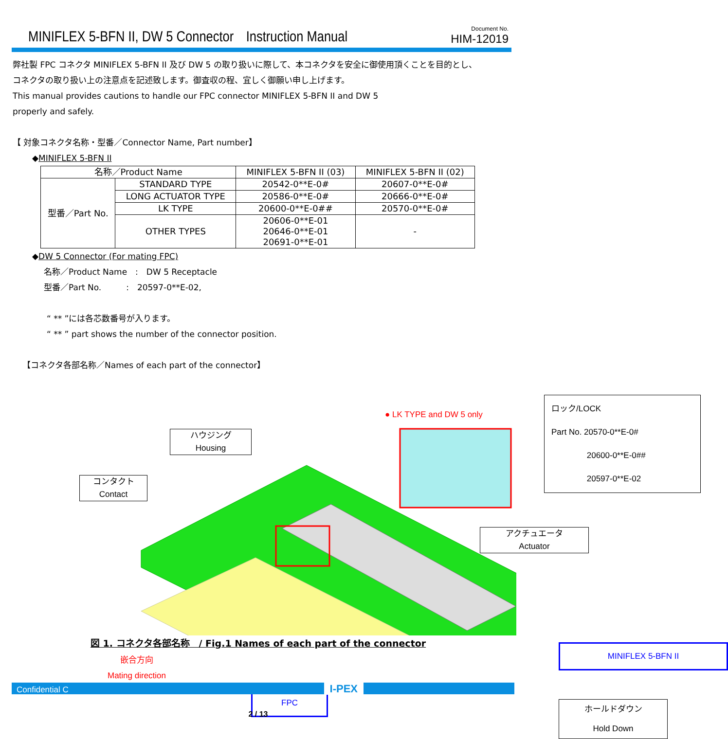MINIFLEX 5-BFN II, DW 5 Connector　Instruction Manual
Document No.
HIM-12019
弊社製 FPC コネクタ MINIFLEX 5-BFN II 及び DW 5 の取り扱いに際して、本コネクタを安全に御使用頂くことを目的とし、
コネクタの取り扱い上の注意点を記述致します。御査収の程、宜しく御願い申し上げます。
This manual provides cautions to handle our FPC connector MINIFLEX 5-BFN II and DW 5
properly and safely.
【 対象コネクタ名称・型番／Connector Name, Part number】
◆MINIFLEX 5-BFN II
| 名称／Product Name | | MINIFLEX 5-BFN II (03) | MINIFLEX 5-BFN II (02) |
| 型番／Part No. | STANDARD TYPE | 20542-0**E-0# | 20607-0**E-0# |
| | LONG ACTUATOR TYPE | 20586-0**E-0# | 20666-0**E-0# |
| | LK TYPE | 20600-0**E-0## | 20570-0**E-0# |
| | OTHER TYPES | 20606-0**E-01 20646-0**E-01 20691-0**E-01 | - |
◆DW 5 Connector (For mating FPC)
名称／Product Name　:　DW 5 Receptacle
型番／Part No.　　　:　20597-0**E-02,
“ ** ”には各芯数番号が入ります。
“ ** ” part shows the number of the connector position.
【コネクタ各部名称／Names of each part of the connector】
ハウジング
Housing
コンタクト
Contact
● LK TYPE and DW 5 only
ロック/LOCK
Part No. 20570-0**E-0#
　　　　 20600-0**E-0##
　　　　 20597-0**E-02
アクチュエータ
Actuator
MINIFLEX 5-BFN II
嵌合方向
Mating direction
FPC
ホールドダウン
Hold Down
図 1. コネクタ各部名称　/ Fig.1 Names of each part of the connector
Confidential C I-PEX
2 / 13